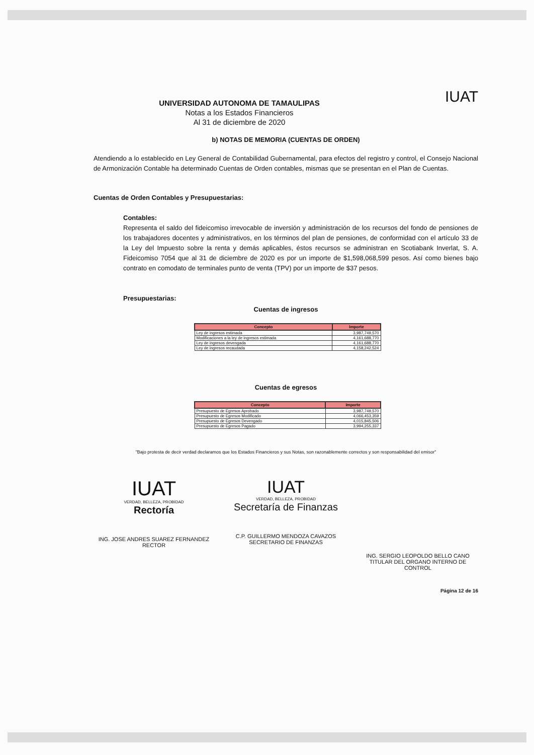IUAT
UNIVERSIDAD AUTONOMA DE TAMAULIPAS
Notas a los Estados Financieros
Al 31 de diciembre de 2020
b) NOTAS DE MEMORIA (CUENTAS DE ORDEN)
Atendiendo a lo establecido en Ley General de Contabilidad Gubernamental, para efectos del registro y control, el Consejo Nacional de Armonización Contable ha determinado Cuentas de Orden contables, mismas que se presentan en el Plan de Cuentas.
Cuentas de Orden Contables y Presupuestarias:
Contables:
Representa el saldo del fideicomiso irrevocable de inversión y administración de los recursos del fondo de pensiones de los trabajadores docentes y administrativos, en los términos del plan de pensiones, de conformidad con el artículo 33 de la Ley del Impuesto sobre la renta y demás aplicables, éstos recursos se administran en Scotiabank Inverlat, S. A. Fideicomiso 7054 que al 31 de diciembre de 2020 es por un importe de $1,598,068,599 pesos. Así como bienes bajo contrato en comodato de terminales punto de venta (TPV) por un importe de $37 pesos.
Presupuestarias:
Cuentas de ingresos
| Concepto | Importe |
| --- | --- |
| Ley de ingresos estimada | 3,987,749,570 |
| Modificaciones a la ley de ingresos estimada | 4,161,688,770 |
| Ley de ingresos devengada | 4,161,688,770 |
| Ley de ingresos recaudada | 4,158,242,524 |
Cuentas de egresos
| Concepto | Importe |
| --- | --- |
| Presupuesto de Egresos Aprobado | 3,987,749,570 |
| Presupuesto de Egresos Modificado | 4,066,453,359 |
| Presupuesto de Egresos Devengado | 4,015,845,506 |
| Presupuesto de Egresos Pagado | 3,994,255,337 |
"Bajo protesta de decir verdad declaramos que los Estados Financieros y sus Notas, son razonablemente correctos y son responsabilidad del emisor"
IUAT
VERDAD, BELLEZA, PROBIDAD
Rectoría
ING. JOSE ANDRES SUAREZ FERNANDEZ
RECTOR
IUAT
VERDAD, BELLEZA, PROBIDAD
Secretaría de Finanzas
C.P. GUILLERMO MENDOZA CAVAZOS
SECRETARIO DE FINANZAS
ING. SERGIO LEOPOLDO BELLO CANO
TITULAR DEL ORGANO INTERNO DE
CONTROL
Página 12 de 16